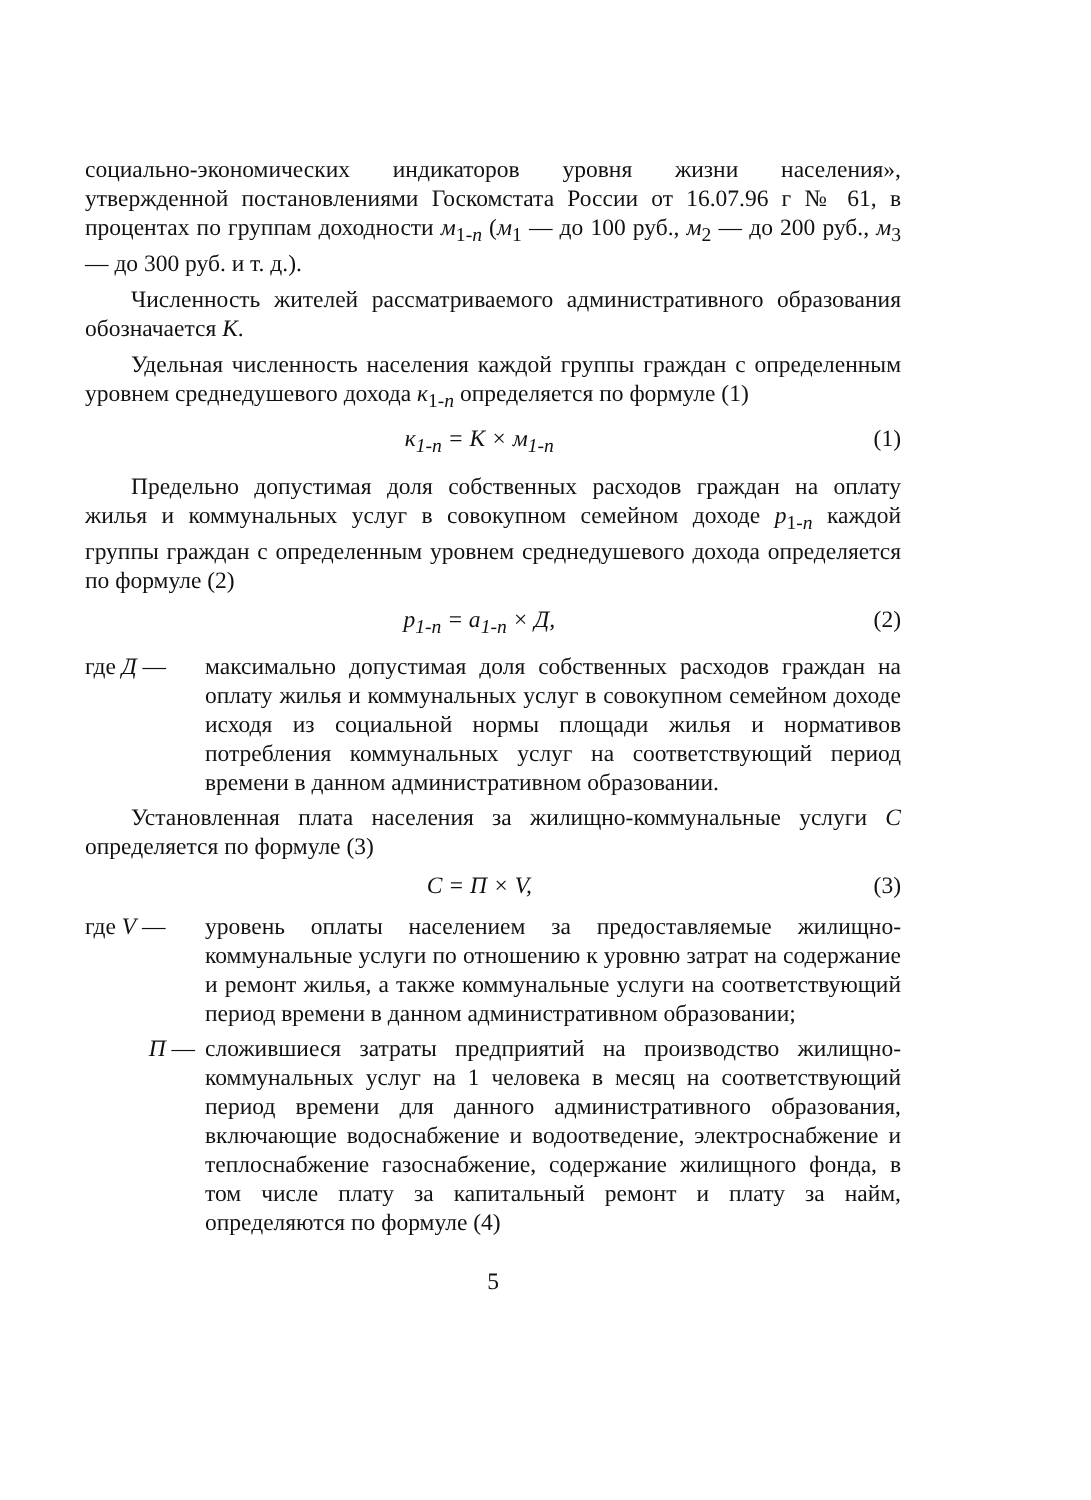социально-экономических индикаторов уровня жизни населения», утвержденной постановлениями Госкомстата России от 16.07.96 г № 61, в процентах по группам доходности м<sub>1-n</sub> (м<sub>1</sub> — до 100 руб., м<sub>2</sub> — до 200 руб., м<sub>3</sub> — до 300 руб. и т. д.).
Численность жителей рассматриваемого административного образования обозначается К.
Удельная численность населения каждой группы граждан с определенным уровнем среднедушевого дохода к<sub>1-n</sub> определяется по формуле (1)
к<sub>1-n</sub> = К × м<sub>1-n</sub> (1)
Предельно допустимая доля собственных расходов граждан на оплату жилья и коммунальных услуг в совокупном семейном доходе р<sub>1-n</sub> каждой группы граждан с определенным уровнем среднедушевого дохода определяется по формуле (2)
р<sub>1-n</sub> = а<sub>1-n</sub> × Д, (2)
где Д — максимально допустимая доля собственных расходов граждан на оплату жилья и коммунальных услуг в совокупном семейном доходе исходя из социальной нормы площади жилья и нормативов потребления коммунальных услуг на соответствующий период времени в данном административном образовании.
Установленная плата населения за жилищно-коммунальные услуги С определяется по формуле (3)
С = П × V, (3)
где V — уровень оплаты населением за предоставляемые жилищно-коммунальные услуги по отношению к уровню затрат на содержание и ремонт жилья, а также коммунальные услуги на соответствующий период времени в данном административном образовании;
П — сложившиеся затраты предприятий на производство жилищно-коммунальных услуг на 1 человека в месяц на соответствующий период времени для данного административного образования, включающие водоснабжение и водоотведение, электроснабжение и теплоснабжение газоснабжение, содержание жилищного фонда, в том числе плату за капитальный ремонт и плату за найм, определяются по формуле (4)
5